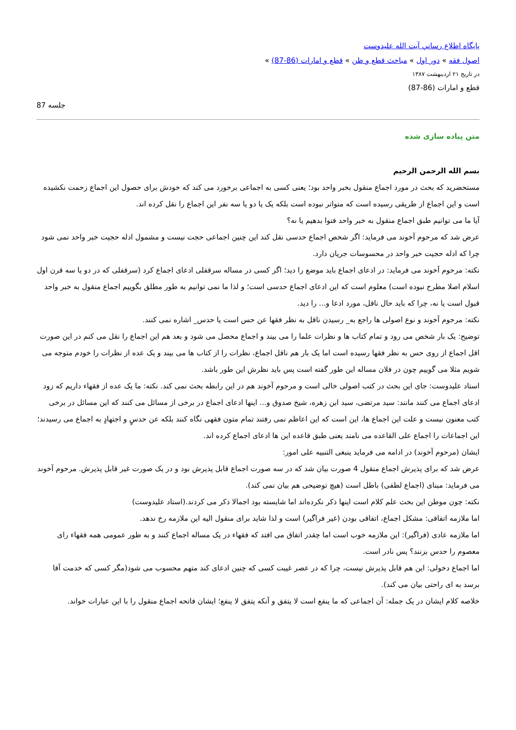پايگاه اطلاع رساني آيت الله عليدوست
اصول فقه » دور اول » مباحث قطع و ظن » قطع و امارات (86-87) »
در تاریخ ۲۱ اردیبهشت ۱۳۸۷
قطع و امارات (86-87)
جلسه 87
متن پیاده سازی شده
بسم الله الرحمن الرحیم
مستحضرید که بحث در مورد اجماع منقول بخبر واحد بود؛ یعنی کسی به اجماعی برخورد می کند که خودش برای حصول این اجماع زحمت نکشیده است و این اجماع از طریقی رسیده است که متواتر نبوده است بلکه یک یا دو یا سه نفر این اجماع را نقل کرده اند.
آیا ما می توانیم طبق اجماع منقول به خبر واحد فتوا بدهیم یا نه؟
عرض شد که مرحوم آخوند می فرماید: اگر شخص اجماع حدسی نقل کند این چنین اجماعی حجت نیست و مشمول ادله حجیت خبر واحد نمی شود چرا که ادله حجیت خبر واحد در محسوسات جریان دارد.
نکته: مرحوم آخوند می فرماید: در ادعای اجماع باید موضع را دید؛ اگر کسی در مساله سرقفلی ادعای اجماع کرد (سرقفلی که در دو یا سه قرن اول اسلام اصلا مطرح نبوده است) معلوم است که این ادعای اجماع حدسی است؛ و لذا ما نمی توانیم به طور مطلق بگوییم اجماع منقول به خبر واحد قبول است یا نه، چرا که باید حال ناقل، مورد ادعا و... را دید.
نکته: مرحوم آخوند و نوع اصولی ها راجع به_ رسیدن ناقل به نظر فقها عن حس است یا حدس_ اشاره نمی کنند.
توضیح: یک بار شخص می رود و تمام کتاب ها و نظرات علما را می بیند و اجماع محصل می شود و بعد هم این اجماع را نقل می کنم در این صورت اقل اجماع از روی حس به نظر فقها رسیده است اما یک بار هم ناقل اجماع، نظرات را از کتاب ها می بیند و یک عده از نظرات را خودم متوجه می شویم مثلا می گوییم چون در فلان مساله این طور گفته است پس باید نظرش این طور باشد.
استاد علیدوست: جای این بحث در کتب اصولی خالی است و مرحوم آخوند هم در این رابطه بحث نمی کند. نکته: ما یک عده از فقهاء داریم که زود ادعای اجماع می کنند مانند: سید مرتضی، سید ابن زهره، شیخ صدوق و... اینها ادعای اجماع در برخی از مسائل می کنند که این مسائل در برخی کتب معنون نیست و علت این اجماع ها، این است که این اعاظم نمی رفتند تمام متون فقهی نگاه کنند بلکه عن حدسٍ و اجتهادٍ به اجماع می رسیدند؛ این اجماعات را اجماع علی القاعده می نامند یعنی طبق قاعده این ها ادعای اجماع کرده اند.
ایشان (مرحوم آخوند) در ادامه می فرماید ینبغی التنبیه علی امور:
عرض شد که برای پذیرش اجماع منقول 4 صورت بیان شد که در سه صورت اجماع قابل پذیرش بود و در یک صورت غیر قابل پذیرش. مرحوم آخوند می فرماید: مبنای (اجماع لطفی) باطل است (هیچ توضیحی هم بیان نمی کند).
نکته: چون موطن این بحث علم کلام است اینها ذکر نکرده‌اند اما شایسته بود اجمالا ذکر می کردند.(استاد علیدوست)
اما ملازمه اتفاقی: مشکل اجماع، اتفاقی بودن (غیر فراگیر) است و لذا شاید برای منقول الیه این ملازمه رخ ندهد.
اما ملازمه عادی (فراگیر): این ملازمه خوب است اما چقدر اتفاق می افتد که فقهاء در یک مساله اجماع کنند و به طور عمومی همه فقهاء رای معصوم را حدس بزنند؟ پس نادر است.
اما اجماع دخولی: این هم قابل پذیرش نیست، چرا که در عصر غیبت کسی که چنین ادعای کند متهم محسوب می شود(مگر کسی که خدمت آقا برسد به ای راحتی بیان می کند).
خلاصه کلام ایشان در یک جمله: آن اجماعی که ما ینفع است لا یتفق و آنکه یتفق لا ینفع؛ ایشان فاتحه اجماع منقول را با این عبارات خواند.